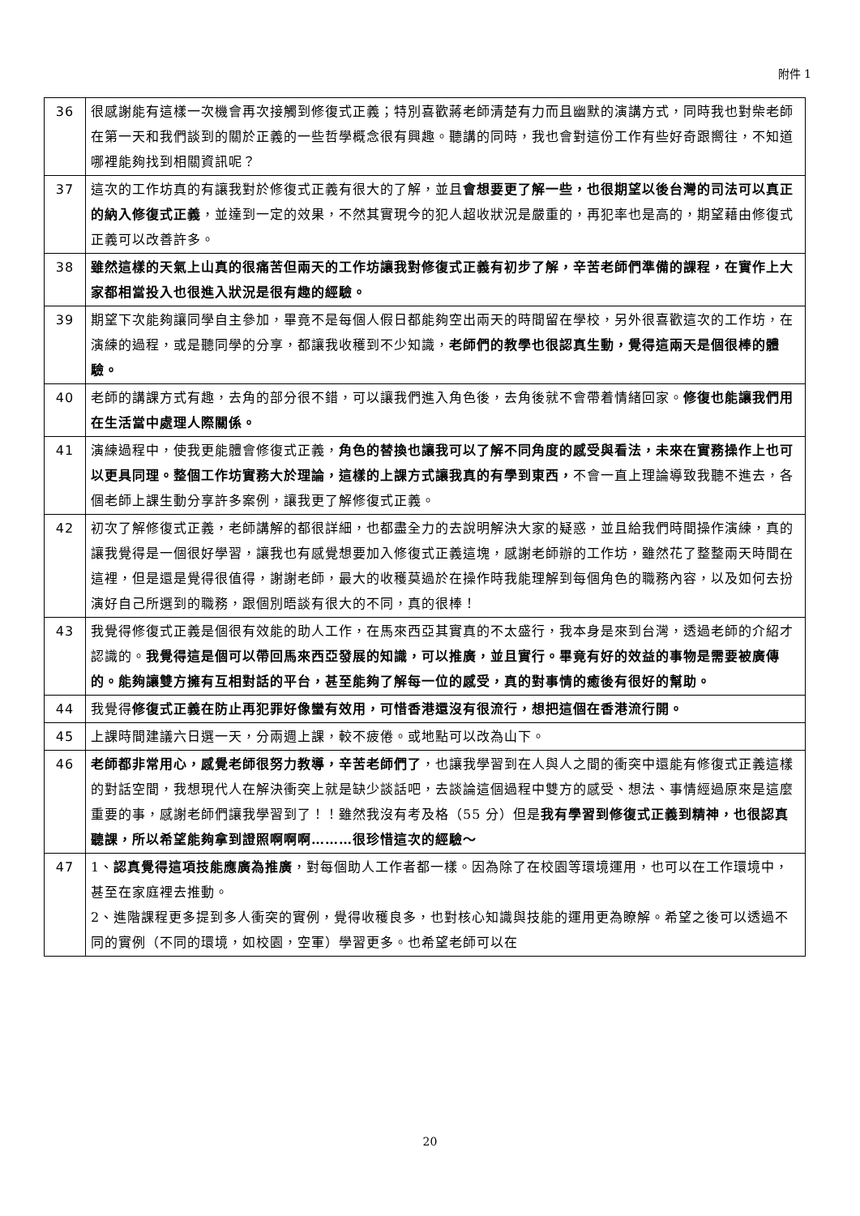附件 1
| 36 | 很感謝能有這樣一次機會再次接觸到修復式正義；特別喜歡蔣老師清楚有力而且幽默的演講方式，同時我也對柴老師在第一天和我們談到的關於正義的一些哲學概念很有興趣。聽講的同時，我也會對這份工作有些好奇跟嚮往，不知道哪裡能夠找到相關資訊呢？ |
| 37 | 這次的工作坊真的有讓我對於修復式正義有很大的了解，並且 會想要更了解一些，也很期望以後台灣的司法可以真正的納入修復式正義 ，並達到一定的效果，不然其實現今的犯人超收狀況是嚴重的，再犯率也是高的，期望藉由修復式正義可以改善許多。 |
| 38 | 雖然這樣的天氣上山真的很痛苦但兩天的工作坊讓我對修復式正義有初步了解，辛苦老師們準備的課程，在實作上大家都相當投入也很進入狀況是很有趣的經驗。 |
| 39 | 期望下次能夠讓同學自主參加，畢竟不是每個人假日都能夠空出兩天的時間留在學校，另外很喜歡這次的工作坊，在演練的過程，或是聽同學的分享，都讓我收穫到不少知識， 老師們的教學也很認真生動，覺得這兩天是個很棒的體驗。 |
| 40 | 老師的講課方式有趣，去角的部分很不錯，可以讓我們進入角色後，去角後就不會帶着情緒回家。 修復也能讓我們用在生活當中處理人際關係。 |
| 41 | 演練過程中，使我更能體會修復式正義， 角色的替換也讓我可以了解不同角度的感受與看法，未來在實務操作上也可以更具同理。整個工作坊實務大於理論，這樣的上課方式讓我真的有學到東西， 不會一直上理論導致我聽不進去，各個老師上課生動分享許多案例，讓我更了解修復式正義。 |
| 42 | 初次了解修復式正義，老師講解的都很詳細，也都盡全力的去說明解決大家的疑惑，並且給我們時間操作演練，真的讓我覺得是一個很好學習，讓我也有感覺想要加入修復式正義這塊，感謝老師辦的工作坊，雖然花了整整兩天時間在這裡，但是還是覺得很值得，謝謝老師，最大的收穫莫過於在操作時我能理解到每個角色的職務內容，以及如何去扮演好自己所選到的職務，跟個別晤談有很大的不同，真的很棒！ |
| 43 | 我覺得修復式正義是個很有效能的助人工作，在馬來西亞其實真的不太盛行，我本身是來到台灣，透過老師的介紹才認識的。 我覺得這是個可以帶回馬來西亞發展的知識，可以推廣，並且實行。畢竟有好的效益的事物是需要被廣傳的。能夠讓雙方擁有互相對話的平台，甚至能夠了解每一位的感受，真的對事情的癒後有很好的幫助。 |
| 44 | 我覺得 修復式正義在防止再犯罪好像蠻有效用，可惜香港還沒有很流行，想把這個在香港流行開。 |
| 45 | 上課時間建議六日選一天，分兩週上課，較不疲倦。或地點可以改為山下。 |
| 46 | 老師都非常用心，感覺老師很努力教導，辛苦老師們了 ，也讓我學習到在人與人之間的衝突中還能有修復式正義這樣的對話空間，我想現代人在解決衝突上就是缺少談話吧，去談論這個過程中雙方的感受、想法、事情經過原來是這麼重要的事，感謝老師們讓我學習到了！！雖然我沒有考及格（55 分）但是 我有學習到修復式正義到精神，也很認真聽課，所以希望能夠拿到證照啊啊啊………很珍惜這次的經驗～ |
| 47 | 1、 認真覺得這項技能應廣為推廣 ，對每個助人工作者都一樣。因為除了在校園等環境運用，也可以在工作環境中，甚至在家庭裡去推動。 2、進階課程更多提到多人衝突的實例，覺得收穫良多，也對核心知識與技能的運用更為瞭解。希望之後可以透過不同的實例（不同的環境，如校園，空軍）學習更多。也希望老師可以在 |
20